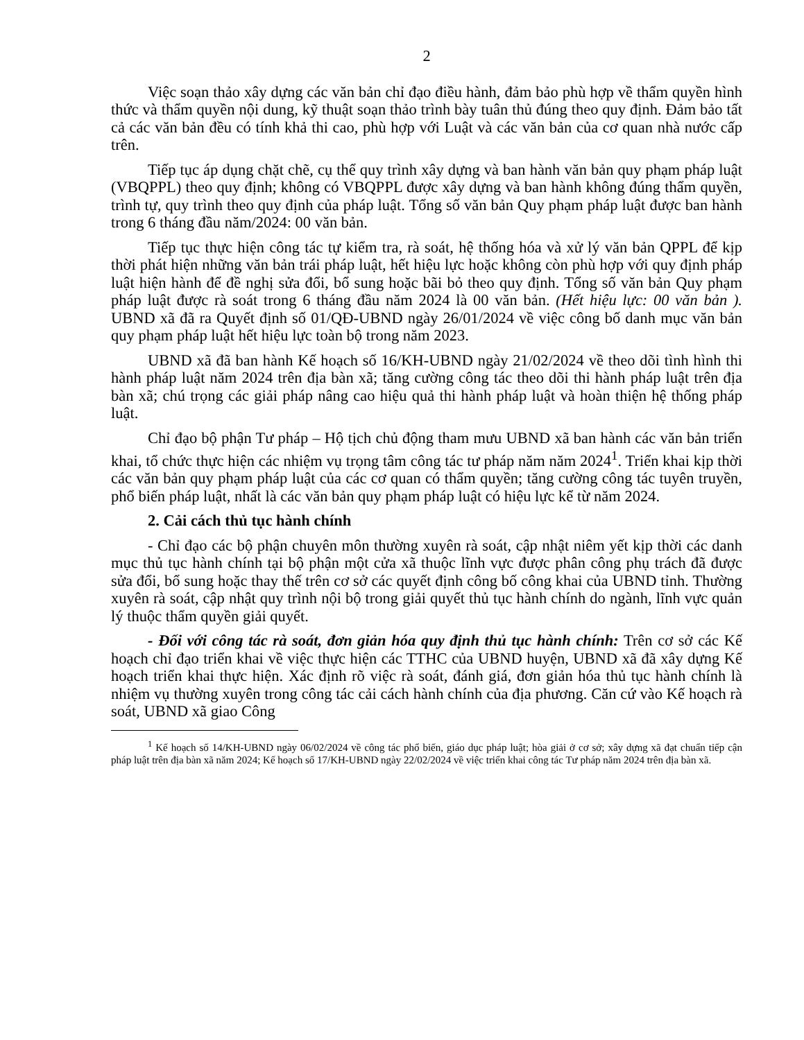2
Việc soạn thảo xây dựng các văn bản chỉ đạo điều hành, đảm bảo phù hợp về thẩm quyền hình thức và thẩm quyền nội dung, kỹ thuật soạn thảo trình bày tuân thủ đúng theo quy định. Đảm bảo tất cả các văn bản đều có tính khả thi cao, phù hợp với Luật và các văn bản của cơ quan nhà nước cấp trên.
Tiếp tục áp dụng chặt chẽ, cụ thể quy trình xây dựng và ban hành văn bản quy phạm pháp luật (VBQPPL) theo quy định; không có VBQPPL được xây dựng và ban hành không đúng thẩm quyền, trình tự, quy trình theo quy định của pháp luật. Tổng số văn bản Quy phạm pháp luật được ban hành trong 6 tháng đầu năm/2024: 00 văn bản.
Tiếp tục thực hiện công tác tự kiểm tra, rà soát, hệ thống hóa và xử lý văn bản QPPL để kịp thời phát hiện những văn bản trái pháp luật, hết hiệu lực hoặc không còn phù hợp với quy định pháp luật hiện hành để đề nghị sửa đổi, bổ sung hoặc bãi bỏ theo quy định. Tổng số văn bản Quy phạm pháp luật được rà soát trong 6 tháng đầu năm 2024 là 00 văn bản. (Hết hiệu lực: 00 văn bản ). UBND xã đã ra Quyết định số 01/QĐ-UBND ngày 26/01/2024 về việc công bố danh mục văn bản quy phạm pháp luật hết hiệu lực toàn bộ trong năm 2023.
UBND xã đã ban hành Kế hoạch số 16/KH-UBND ngày 21/02/2024 về theo dõi tình hình thi hành pháp luật năm 2024 trên địa bàn xã; tăng cường công tác theo dõi thi hành pháp luật trên địa bàn xã; chú trọng các giải pháp nâng cao hiệu quả thi hành pháp luật và hoàn thiện hệ thống pháp luật.
Chỉ đạo bộ phận Tư pháp – Hộ tịch chủ động tham mưu UBND xã ban hành các văn bản triển khai, tổ chức thực hiện các nhiệm vụ trọng tâm công tác tư pháp năm năm 2024<sup>1</sup>. Triển khai kịp thời các văn bản quy phạm pháp luật của các cơ quan có thẩm quyền; tăng cường công tác tuyên truyền, phổ biến pháp luật, nhất là các văn bản quy phạm pháp luật có hiệu lực kể từ năm 2024.
2. Cải cách thủ tục hành chính
- Chỉ đạo các bộ phận chuyên môn thường xuyên rà soát, cập nhật niêm yết kịp thời các danh mục thủ tục hành chính tại bộ phận một cửa xã thuộc lĩnh vực được phân công phụ trách đã được sửa đổi, bổ sung hoặc thay thế trên cơ sở các quyết định công bố công khai của UBND tỉnh. Thường xuyên rà soát, cập nhật quy trình nội bộ trong giải quyết thủ tục hành chính do ngành, lĩnh vực quản lý thuộc thẩm quyền giải quyết.
- Đối với công tác rà soát, đơn giản hóa quy định thủ tục hành chính: Trên cơ sở các Kế hoạch chỉ đạo triển khai về việc thực hiện các TTHC của UBND huyện, UBND xã đã xây dựng Kế hoạch triển khai thực hiện. Xác định rõ việc rà soát, đánh giá, đơn giản hóa thủ tục hành chính là nhiệm vụ thường xuyên trong công tác cải cách hành chính của địa phương. Căn cứ vào Kế hoạch rà soát, UBND xã giao Công
<sup>1</sup> Kế hoạch số 14/KH-UBND ngày 06/02/2024 về công tác phổ biến, giáo dục pháp luật; hòa giải ở cơ sở; xây dựng xã đạt chuẩn tiếp cận pháp luật trên địa bàn xã năm 2024; Kế hoạch số 17/KH-UBND ngày 22/02/2024 về việc triển khai công tác Tư pháp năm 2024 trên địa bàn xã.